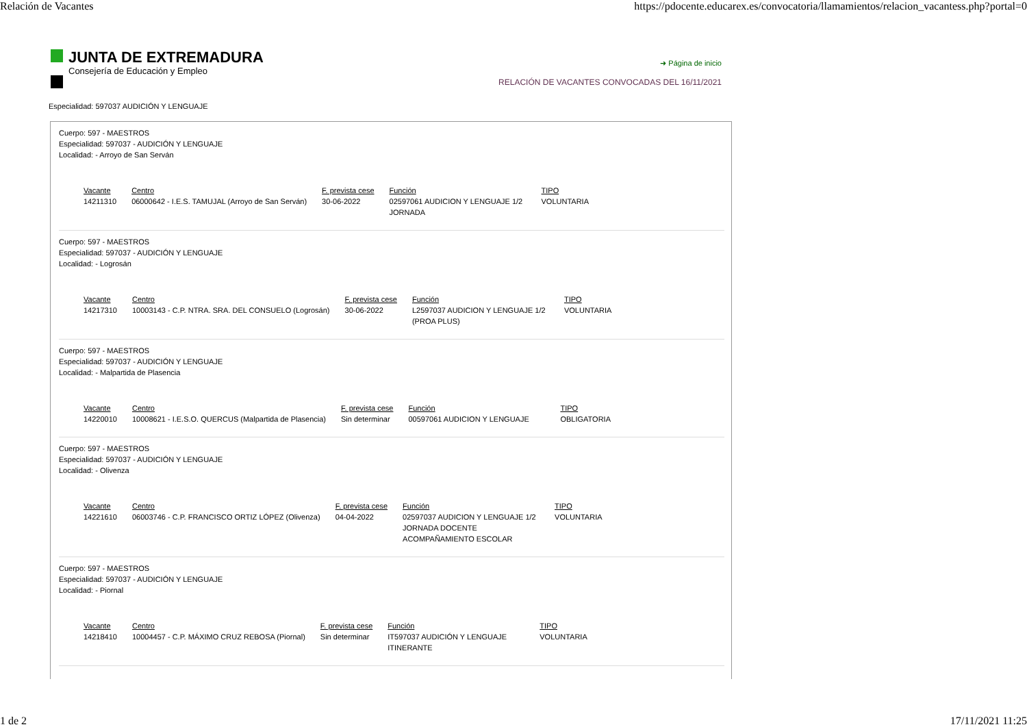Relación de Vacantes https://pdocente.educarex.es/convocatoria/llamamientos/relacion_vacantess.php?portal=0
JUNTA DE EXTREMADURA
Consejería de Educación y Empleo
➜ Página de inicio
RELACIÓN DE VACANTES CONVOCADAS DEL 16/11/2021
Especialidad: 597037 AUDICIÓN Y LENGUAJE
Cuerpo: 597 - MAESTROS
Especialidad: 597037 - AUDICIÓN Y LENGUAJE
Localidad: - Arroyo de San Serván
| Vacante | Centro | F. prevista cese | Función | TIPO |
| --- | --- | --- | --- | --- |
| 14211310 | 06000642 - I.E.S. TAMUJAL (Arroyo de San Serván) | 30-06-2022 | 02597061 AUDICION Y LENGUAJE 1/2 JORNADA | VOLUNTARIA |
Cuerpo: 597 - MAESTROS
Especialidad: 597037 - AUDICIÓN Y LENGUAJE
Localidad: - Logrosán
| Vacante | Centro | F. prevista cese | Función | TIPO |
| --- | --- | --- | --- | --- |
| 14217310 | 10003143 - C.P. NTRA. SRA. DEL CONSUELO (Logrosán) | 30-06-2022 | L2597037 AUDICION Y LENGUAJE 1/2 (PROA PLUS) | VOLUNTARIA |
Cuerpo: 597 - MAESTROS
Especialidad: 597037 - AUDICIÓN Y LENGUAJE
Localidad: - Malpartida de Plasencia
| Vacante | Centro | F. prevista cese | Función | TIPO |
| --- | --- | --- | --- | --- |
| 14220010 | 10008621 - I.E.S.O. QUERCUS (Malpartida de Plasencia) | Sin determinar | 00597061 AUDICION Y LENGUAJE | OBLIGATORIA |
Cuerpo: 597 - MAESTROS
Especialidad: 597037 - AUDICIÓN Y LENGUAJE
Localidad: - Olivenza
| Vacante | Centro | F. prevista cese | Función | TIPO |
| --- | --- | --- | --- | --- |
| 14221610 | 06003746 - C.P. FRANCISCO ORTIZ LÓPEZ (Olivenza) | 04-04-2022 | 02597037 AUDICION Y LENGUAJE 1/2 JORNADA DOCENTE ACOMPAÑAMIENTO ESCOLAR | VOLUNTARIA |
Cuerpo: 597 - MAESTROS
Especialidad: 597037 - AUDICIÓN Y LENGUAJE
Localidad: - Piornal
| Vacante | Centro | F. prevista cese | Función | TIPO |
| --- | --- | --- | --- | --- |
| 14218410 | 10004457 - C.P. MÁXIMO CRUZ REBOSA (Piornal) | Sin determinar | IT597037 AUDICIÓN Y LENGUAJE ITINERANTE | VOLUNTARIA |
1 de 2 17/11/2021 11:25